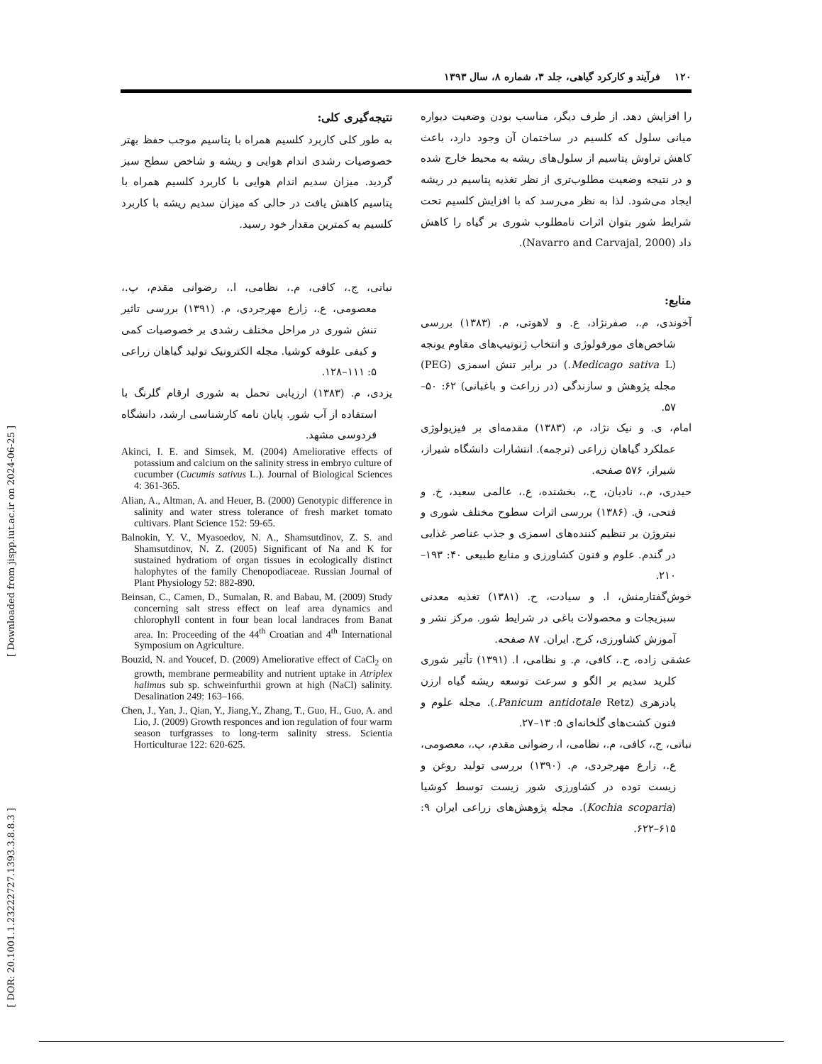[ DOR: 20.1001.1.23222727.1393.3.8.8.3 ] [ Downloaded from jispp.iut.ac.ir on 2024-06-25 ]
۱۲۰ فرآیند و کارکرد گیاهی، جلد ۳، شماره ۸، سال ۱۳۹۳
را افزایش دهد. از طرف دیگر، مناسب بودن وضعیت دیواره میانی سلول که کلسیم در ساختمان آن وجود دارد، باعث کاهش تراوش پتاسیم از سلول‌های ریشه به محیط خارج شده و در نتیجه وضعیت مطلوب‌تری از نظر تغذیه پتاسیم در ریشه ایجاد می‌شود. لذا به نظر می‌رسد که با افزایش کلسیم تحت شرایط شور بتوان اثرات نامطلوب شوری بر گیاه را کاهش داد (Navarro and Carvajal, 2000).
منابع:
آخوندی، م.، صفرنژاد، ع. و لاهوتی، م. (۱۳۸۳) بررسی شاخص‌های مورفولوژی و انتخاب ژنوتیپ‌های مقاوم یونجه (Medicago sativa L.) در برابر تنش اسمزی (PEG) مجله پژوهش و سازندگی (در زراعت و باغبانی) ۶۲: ۵۰–۵۷.
امام، ی. و نیک نژاد، م، (۱۳۸۳) مقدمه‌ای بر فیزیولوژی عملکرد گیاهان زراعی (ترجمه). انتشارات دانشگاه شیراز، شیراز، ۵۷۶ صفحه.
حیدری، م.، نادیان، ح.، بخشنده، ع.، عالمی سعید، خ. و فتحی، ق. (۱۳۸۶) بررسی اثرات سطوح مختلف شوری و نیتروژن بر تنظیم کننده‌های اسمزی و جذب عناصر غذایی در گندم. علوم و فنون کشاورزی و منابع طبیعی ۴۰: ۱۹۳–۲۱۰.
خوش‌گفتارمنش، ا. و سیادت، ح. (۱۳۸۱) تغذیه معدنی سبزیجات و محصولات باغی در شرایط شور. مرکز نشر و آموزش کشاورزی، کرج. ایران. ۸۷ صفحه.
عشقی زاده، ح.، کافی، م. و نظامی، ا. (۱۳۹۱) تأثیر شوری کلرید سدیم بر الگو و سرعت توسعه ریشه گیاه ارزن پادزهری (Panicum antidotale Retz.). مجله علوم و فنون کشت‌های گلخانه‌ای ۵: ۱۳–۲۷.
نباتی، ج.، کافی، م.، نظامی، ا، رضوانی مقدم، پ.، معصومی، ع.، زارع مهرجردی، م. (۱۳۹۰) بررسی تولید روغن و زیست توده در کشاورزی شور زیست توسط کوشیا (Kochia scoparia). مجله پژوهش‌های زراعی ایران ۹: ۶۱۵–۶۲۲.
نتیجه‌گیری کلی:
به طور کلی کاربرد کلسیم همراه با پتاسیم موجب حفظ بهتر خصوصیات رشدی اندام هوایی و ریشه و شاخص سطح سبز گردید. میزان سدیم اندام هوایی با کاربرد کلسیم همراه با پتاسیم کاهش یافت در حالی که میزان سدیم ریشه با کاربرد کلسیم به کمترین مقدار خود رسید.
نباتی، ج.، کافی، م.، نظامی، ا.، رضوانی مقدم، پ.، معصومی، ع.، زارع مهرجردی، م. (۱۳۹۱) بررسی تاثیر تنش شوری در مراحل مختلف رشدی بر خصوصیات کمی و کیفی علوفه کوشیا. مجله الکترونیک تولید گیاهان زراعی ۵: ۱۱۱–۱۲۸.
یزدی، م. (۱۳۸۳) ارزیابی تحمل به شوری ارقام گلرنگ با استفاده از آب شور. پایان نامه کارشناسی ارشد، دانشگاه فردوسی مشهد.
Akinci, I. E. and Simsek, M. (2004) Ameliorative effects of potassium and calcium on the salinity stress in embryo culture of cucumber (Cucumis sativus L.). Journal of Biological Sciences 4: 361-365.
Alian, A., Altman, A. and Heuer, B. (2000) Genotypic difference in salinity and water stress tolerance of fresh market tomato cultivars. Plant Science 152: 59-65.
Balnokin, Y. V., Myasoedov, N. A., Shamsutdinov, Z. S. and Shamsutdinov, N. Z. (2005) Significant of Na and K for sustained hydratiom of organ tissues in ecologically distinct halophytes of the family Chenopodiaceae. Russian Journal of Plant Physiology 52: 882-890.
Beinsan, C., Camen, D., Sumalan, R. and Babau, M. (2009) Study concerning salt stress effect on leaf area dynamics and chlorophyll content in four bean local landraces from Banat area. In: Proceeding of the 44<sup>th</sup> Croatian and 4<sup>th</sup> International Symposium on Agriculture.
Bouzid, N. and Youcef, D. (2009) Ameliorative effect of CaCl<sub>2</sub> on growth, membrane permeability and nutrient uptake in Atriplex halimus sub sp. schweinfurthii grown at high (NaCl) salinity. Desalination 249: 163–166.
Chen, J., Yan, J., Qian, Y., Jiang,Y., Zhang, T., Guo, H., Guo, A. and Lio, J. (2009) Growth responces and ion regulation of four warm season turfgrasses to long-term salinity stress. Scientia Horticulturae 122: 620-625.